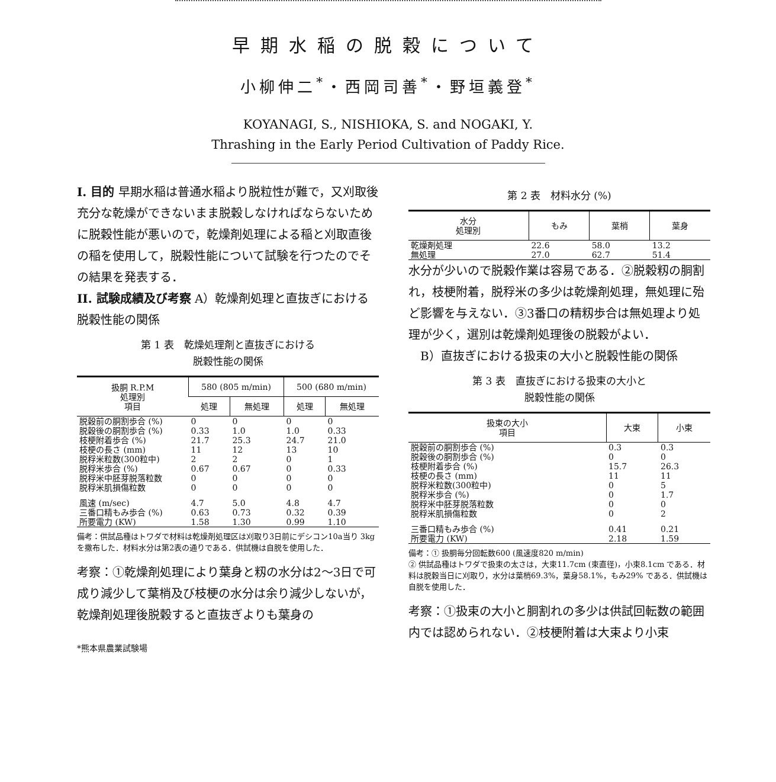早期水稲の脱穀について
小柳伸二<sup>*</sup>・西岡司善<sup>*</sup>・野垣義登<sup>*</sup>
KOYANAGI, S., NISHIOKA, S. and NOGAKI, Y.
Thrashing in the Early Period Cultivation of Paddy Rice.
I. 目的 早期水稲は普通水稲より脱粒性が難で，又刈取後充分な乾燥ができないまま脱穀しなければならないために脱穀性能が悪いので，乾燥剤処理による稲と刈取直後の稲を使用して，脱穀性能について試験を行つたのでその結果を発表する．
II. 試験成績及び考察 A）乾燥剤処理と直抜ぎにおける脱穀性能の関係
第 1 表　乾燥処理剤と直抜ぎにおける
脱穀性能の関係
| 扱胴 R.P.M 処理別 項目 | 580 (805 m/min) | | 500 (680 m/min) | |
| --- | --- | --- | --- | --- |
| | 処理 | 無処理 | 処理 | 無処理 |
| 脱穀前の胴割歩合 (%) | 0 | 0 | 0 | 0 |
| 脱穀後の胴割歩合 (%) | 0.33 | 1.0 | 1.0 | 0.33 |
| 枝梗附着歩合 (%) | 21.7 | 25.3 | 24.7 | 21.0 |
| 枝梗の長さ (mm) | 11 | 12 | 13 | 10 |
| 脱稃米粒数(300粒中) | 2 | 2 | 0 | 1 |
| 脱稃米歩合 (%) | 0.67 | 0.67 | 0 | 0.33 |
| 脱稃米中胚芽脱落粒数 | 0 | 0 | 0 | 0 |
| 脱稃米肌損傷粒数 | 0 | 0 | 0 | 0 |
| 風速 (m/sec) | 4.7 | 5.0 | 4.8 | 4.7 |
| 三番口精もみ歩合 (%) | 0.63 | 0.73 | 0.32 | 0.39 |
| 所要電力 (KW) | 1.58 | 1.30 | 0.99 | 1.10 |
備考：供試品種はトワダで材料は乾燥剤処理区は刈取り3日前にデシコン10a当り 3kg を撒布した．材料水分は第2表の通りである．供試機は自脱を使用した．
考察：①乾燥剤処理により葉身と籾の水分は2〜3日で可成り減少して葉梢及び枝梗の水分は余り減少しないが，乾燥剤処理後脱穀すると直抜ぎよりも葉身の
*熊本県農業試験場
第 2 表　材料水分 (%)
| 水分 処理別 | もみ | 葉梢 | 葉身 |
| --- | --- | --- | --- |
| 乾燥剤処理 | 22.6 | 58.0 | 13.2 |
| 無処理 | 27.0 | 62.7 | 51.4 |
水分が少いので脱穀作業は容易である．②脱穀籾の胴割れ，枝梗附着，脱稃米の多少は乾燥剤処理，無処理に殆ど影響を与えない．③3番口の精籾歩合は無処理より処理が少く，選別は乾燥剤処理後の脱穀がよい．
　B）直抜ぎにおける扱束の大小と脱穀性能の関係
第 3 表　直抜ぎにおける扱束の大小と
脱穀性能の関係
| 扱束の大小 項目 | 大束 | 小束 |
| --- | --- | --- |
| 脱穀前の胴割歩合 (%) | 0.3 | 0.3 |
| 脱穀後の胴割歩合 (%) | 0 | 0 |
| 枝梗附着歩合 (%) | 15.7 | 26.3 |
| 枝梗の長さ (mm) | 11 | 11 |
| 脱稃米粒数(300粒中) | 0 | 5 |
| 脱稃米歩合 (%) | 0 | 1.7 |
| 脱稃米中胚芽脱落粒数 | 0 | 0 |
| 脱稃米肌損傷粒数 | 0 | 2 |
| 三番口精もみ歩合 (%) | 0.41 | 0.21 |
| 所要電力 (KW) | 2.18 | 1.59 |
備考：① 扱胴毎分回転数600 (風速度820 m/min)
② 供試品種はトワダで扱束の太さは，大束11.7cm (束直径)，小束8.1cm である．材料は脱穀当日に刈取り，水分は葉梢69.3%，葉身58.1%，もみ29% である．供試機は自脱を使用した．
考察：①扱束の大小と胴割れの多少は供試回転数の範囲内では認められない．②枝梗附着は大束より小束